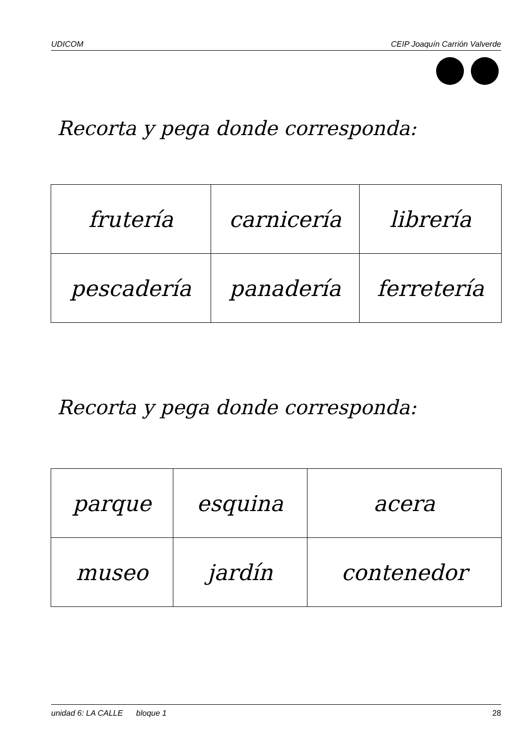UDICOM CEIP Joaquín Carrión Valverde
Recorta y pega donde corresponda:
| frutería | carnicería | librería |
| pescadería | panadería | ferretería |
Recorta y pega donde corresponda:
| parque | esquina | acera |
| museo | jardín | contenedor |
unidad 6: LA CALLE bloque 1 28